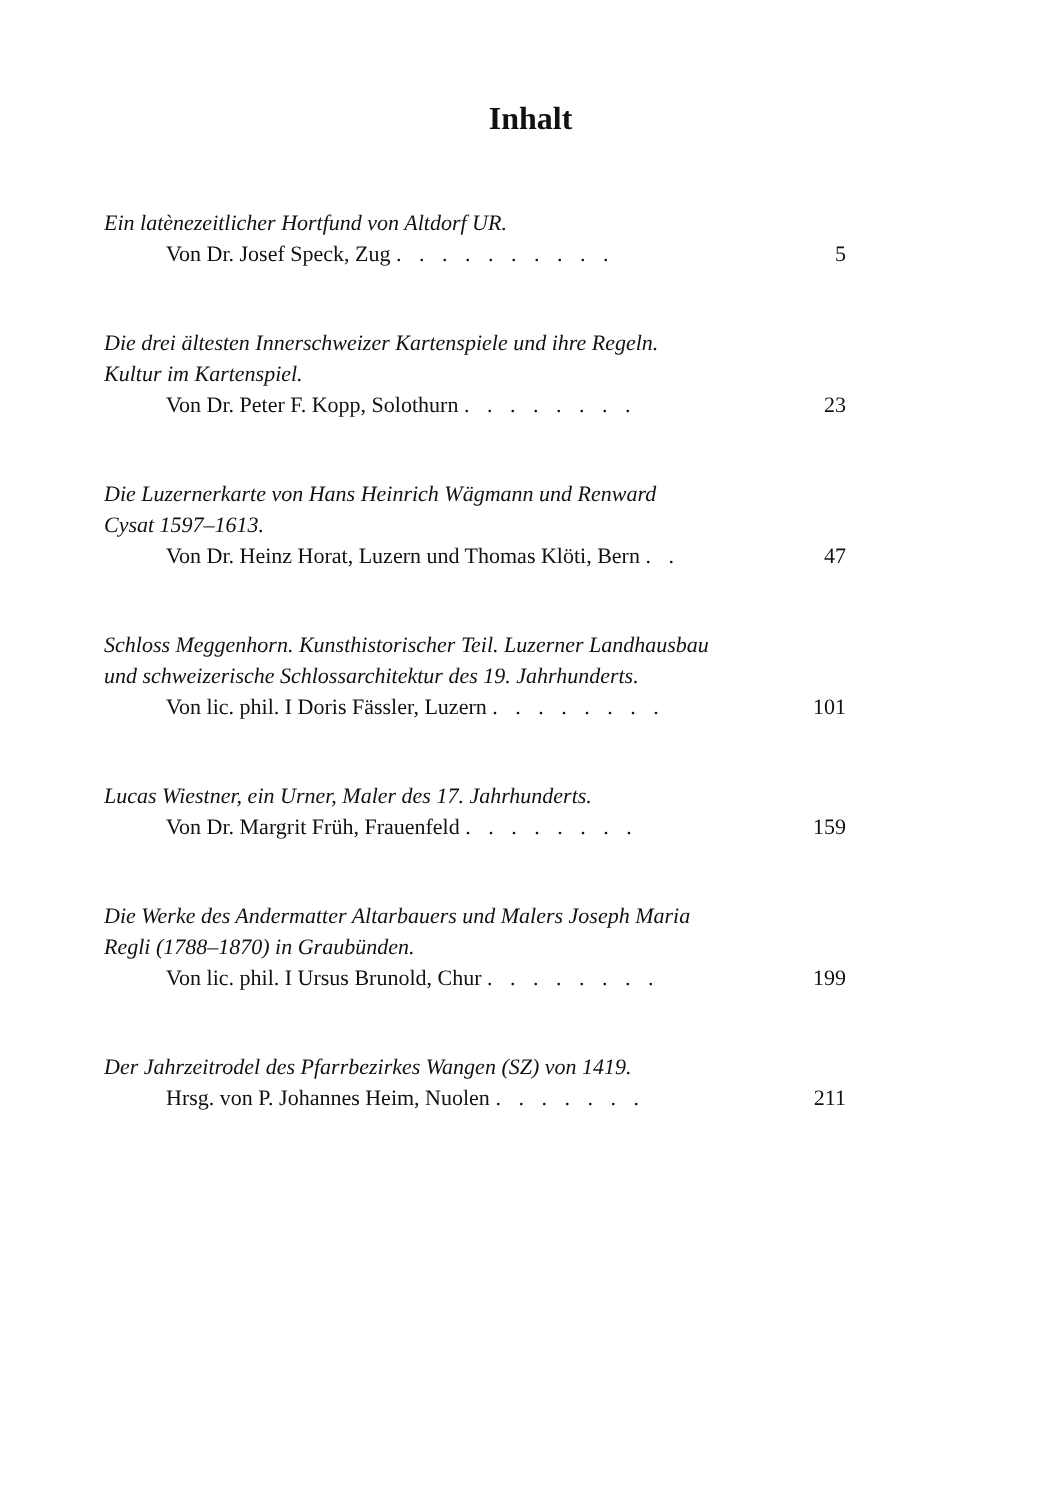Inhalt
Ein latènezeitlicher Hortfund von Altdorf UR.
Von Dr. Josef Speck, Zug . . . . . . . . . . 5
Die drei ältesten Innerschweizer Kartenspiele und ihre Regeln.
Kultur im Kartenspiel.
Von Dr. Peter F. Kopp, Solothurn . . . . . . . . 23
Die Luzernerkarte von Hans Heinrich Wägmann und Renward
Cysat 1597–1613.
Von Dr. Heinz Horat, Luzern und Thomas Klöti, Bern . . 47
Schloss Meggenhorn. Kunsthistorischer Teil. Luzerner Landhausbau
und schweizerische Schlossarchitektur des 19. Jahrhunderts.
Von lic. phil. I Doris Fässler, Luzern . . . . . . . . 101
Lucas Wiestner, ein Urner, Maler des 17. Jahrhunderts.
Von Dr. Margrit Früh, Frauenfeld . . . . . . . . 159
Die Werke des Andermatter Altarbauers und Malers Joseph Maria
Regli (1788–1870) in Graubünden.
Von lic. phil. I Ursus Brunold, Chur . . . . . . . . 199
Der Jahrzeitrodel des Pfarrbezirkes Wangen (SZ) von 1419.
Hrsg. von P. Johannes Heim, Nuolen . . . . . . . 211